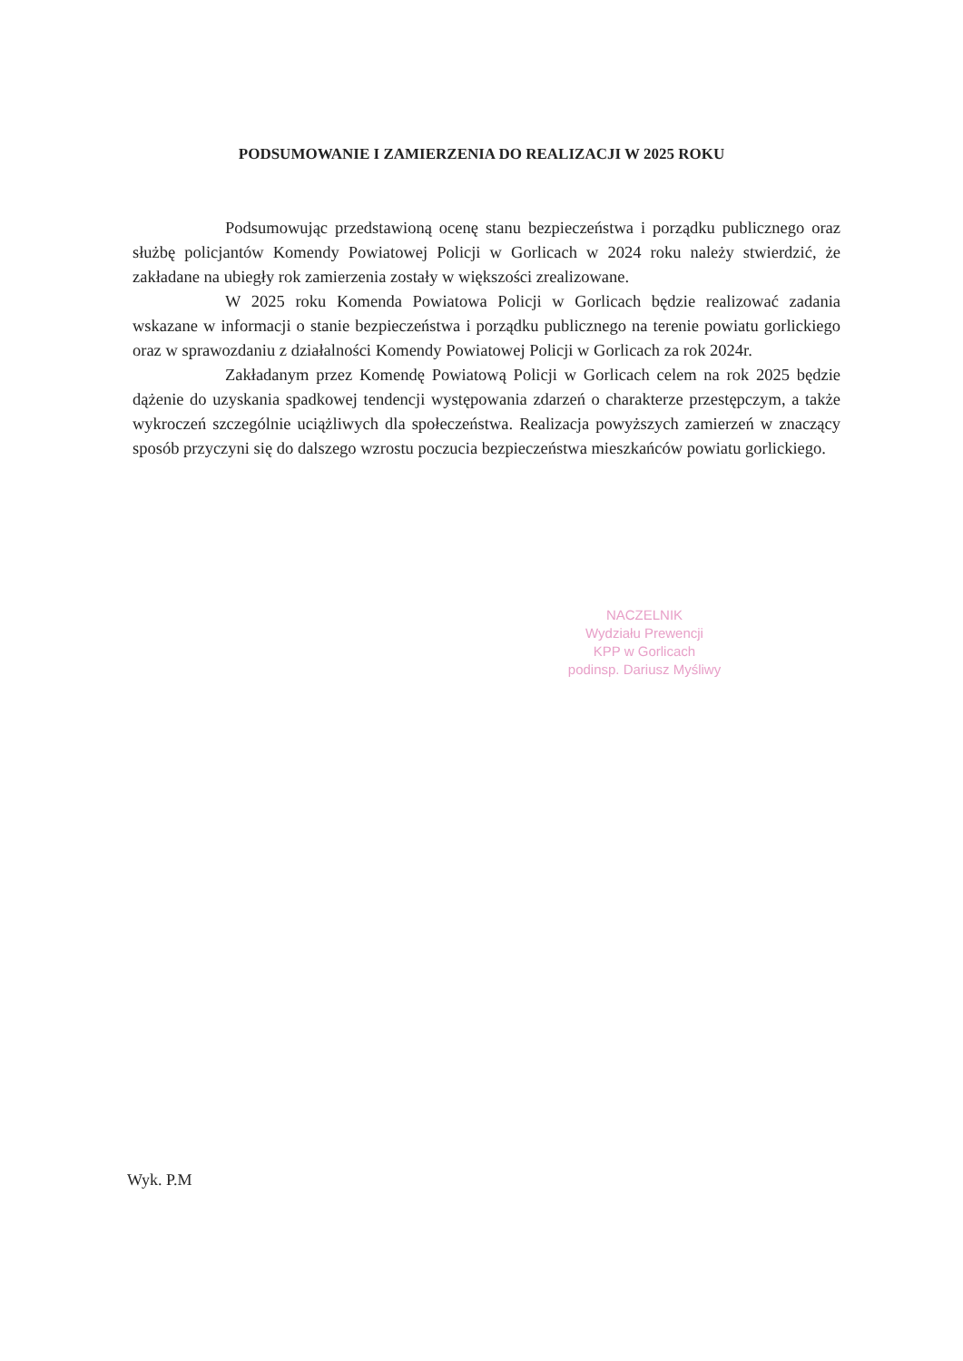PODSUMOWANIE I ZAMIERZENIA DO REALIZACJI W 2025 ROKU
Podsumowując przedstawioną ocenę stanu bezpieczeństwa i porządku publicznego oraz służbę policjantów Komendy Powiatowej Policji w Gorlicach w 2024 roku należy stwierdzić, że zakładane na ubiegły rok zamierzenia zostały w większości zrealizowane.
W 2025 roku Komenda Powiatowa Policji w Gorlicach będzie realizować zadania wskazane w informacji o stanie bezpieczeństwa i porządku publicznego na terenie powiatu gorlickiego oraz w sprawozdaniu z działalności Komendy Powiatowej Policji w Gorlicach za rok 2024r.
Zakładanym przez Komendę Powiatową Policji w Gorlicach celem na rok 2025 będzie dążenie do uzyskania spadkowej tendencji występowania zdarzeń o charakterze przestępczym, a także wykroczeń szczególnie uciążliwych dla społeczeństwa. Realizacja powyższych zamierzeń w znaczący sposób przyczyni się do dalszego wzrostu poczucia bezpieczeństwa mieszkańców powiatu gorlickiego.
NACZELNIK
Wydziału Prewencji
KPP w Gorlicach
podinsp. Dariusz Myśliwy
Wyk. P.M